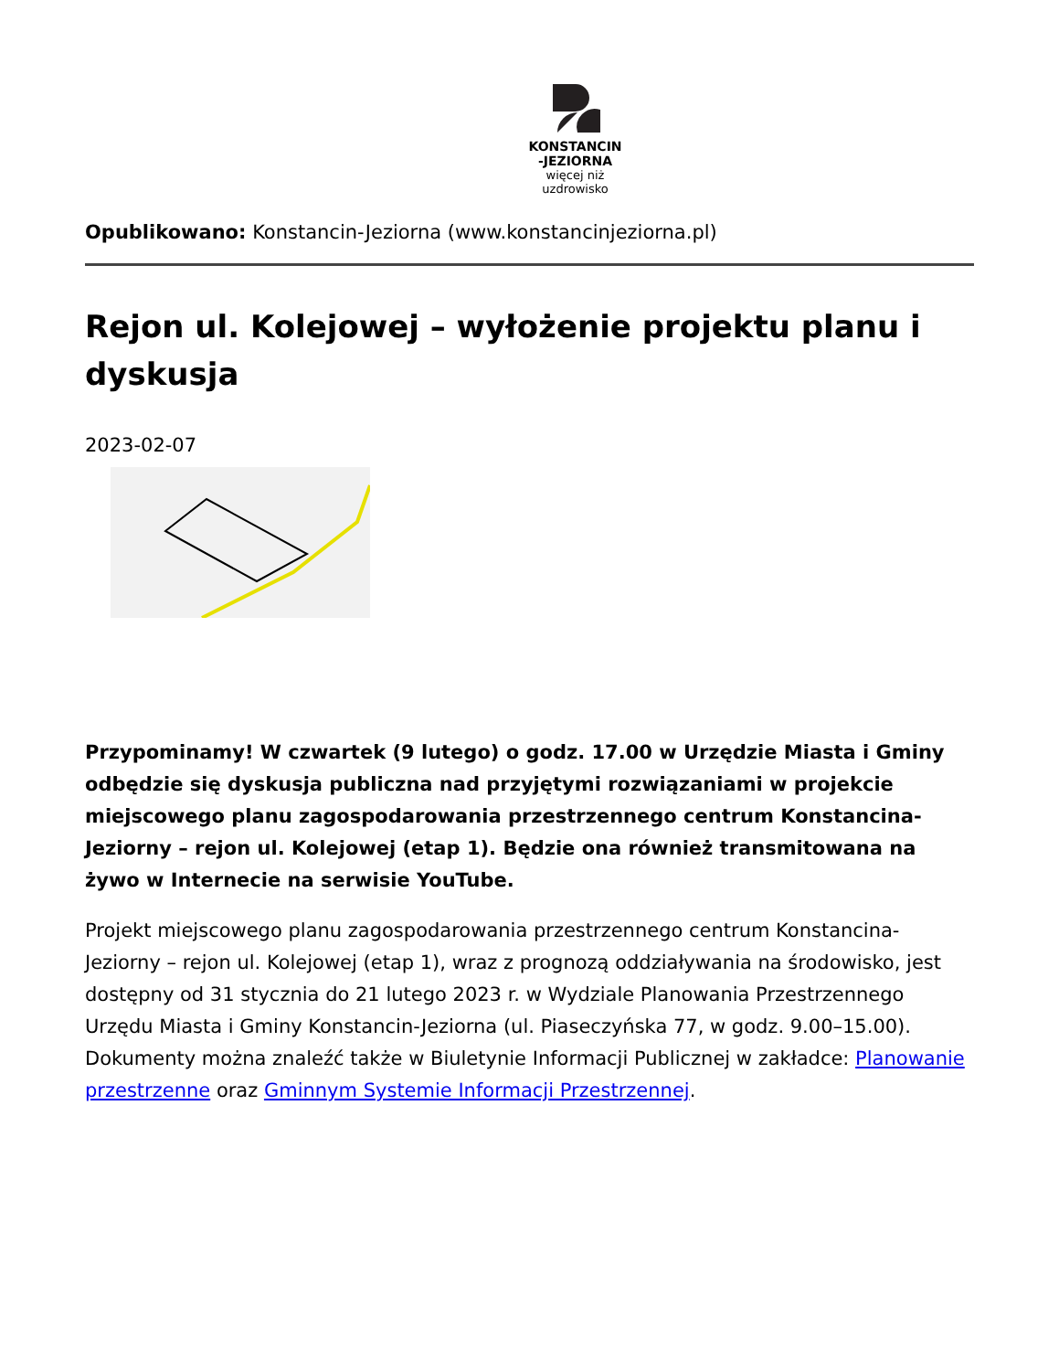KONSTANCIN
-JEZIORNA
więcej niż
uzdrowisko
Opublikowano: Konstancin-Jeziorna (www.konstancinjeziorna.pl)
Rejon ul. Kolejowej – wyłożenie projektu planu i dyskusja
2023-02-07
Przypominamy! W czwartek (9 lutego) o godz. 17.00 w Urzędzie Miasta i Gminy odbędzie się dyskusja publiczna nad przyjętymi rozwiązaniami w projekcie miejscowego planu zagospodarowania przestrzennego centrum Konstancina-Jeziorny – rejon ul. Kolejowej (etap 1). Będzie ona również transmitowana na żywo w Internecie na serwisie YouTube.
Projekt miejscowego planu zagospodarowania przestrzennego centrum Konstancina-Jeziorny – rejon ul. Kolejowej (etap 1), wraz z prognozą oddziaływania na środowisko, jest dostępny od 31 stycznia do 21 lutego 2023 r. w Wydziale Planowania Przestrzennego Urzędu Miasta i Gminy Konstancin-Jeziorna (ul. Piaseczyńska 77, w godz. 9.00–15.00). Dokumenty można znaleźć także w Biuletynie Informacji Publicznej w zakładce: Planowanie przestrzenne oraz Gminnym Systemie Informacji Przestrzennej.